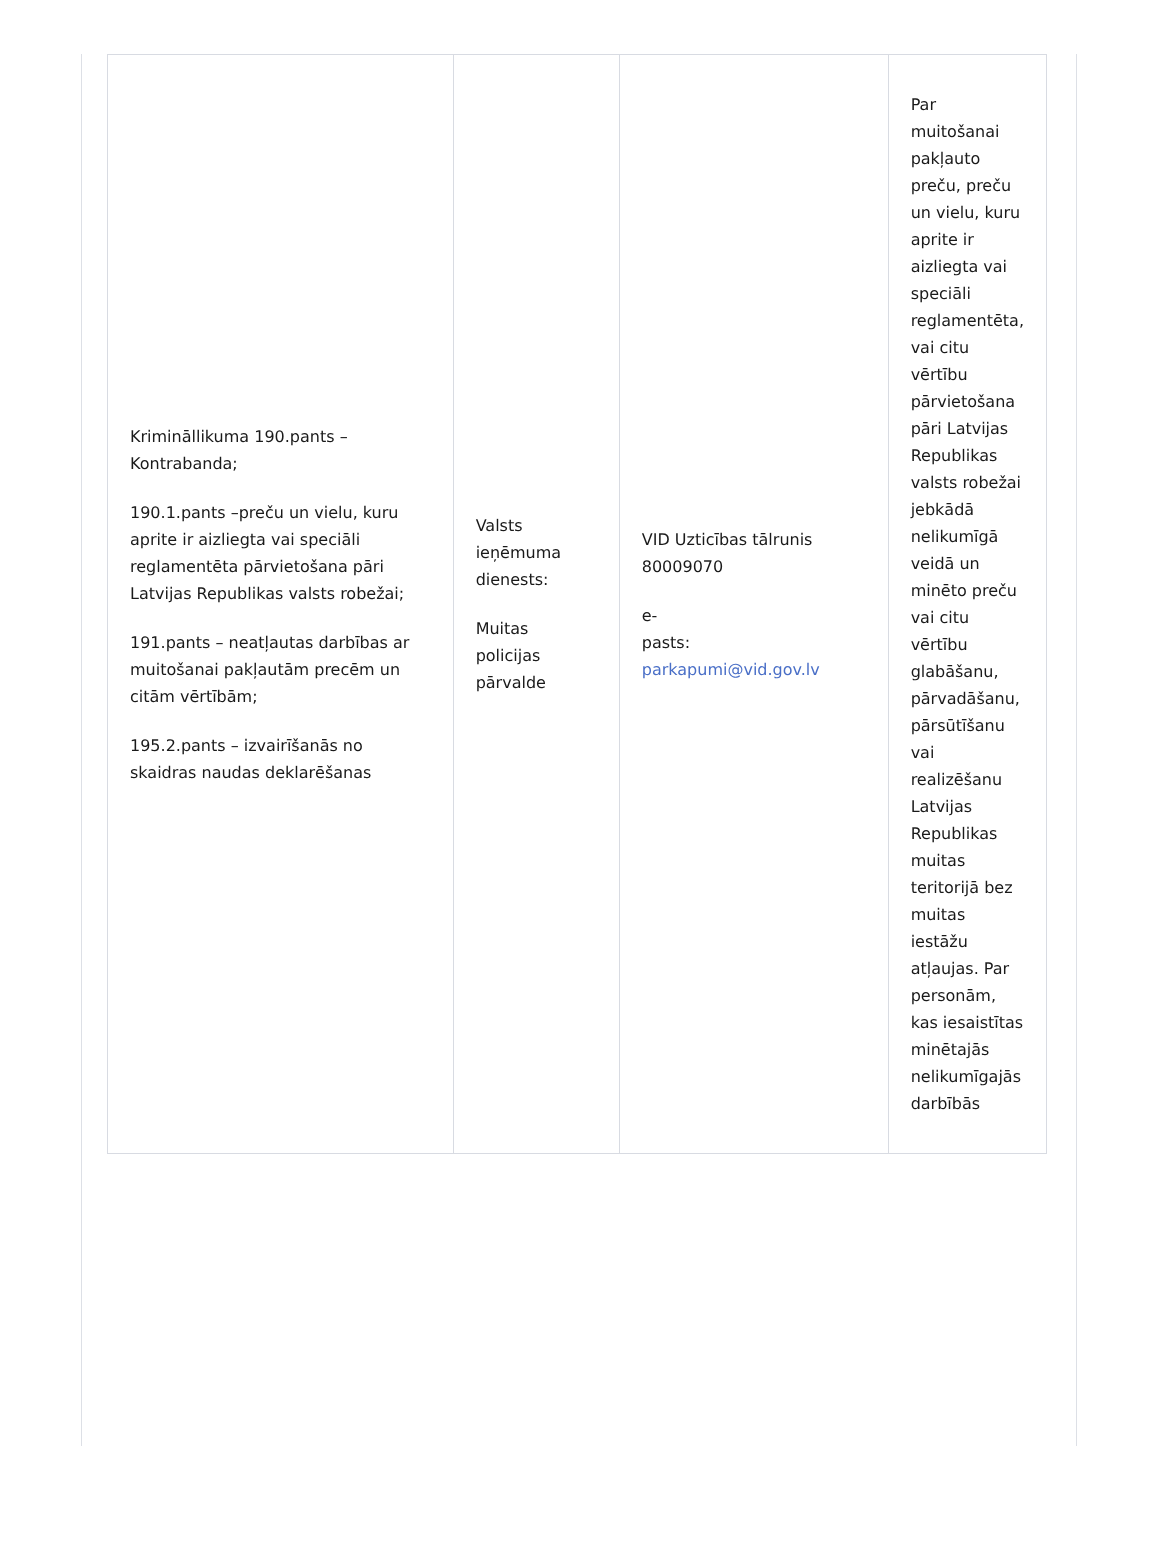| Krimināllikuma 190.pants – Kontrabanda; 190.1.pants –preču un vielu, kuru aprite ir aizliegta vai speciāli reglamentēta pārvietošana pāri Latvijas Republikas valsts robežai; 191.pants – neatļautas darbības ar muitošanai pakļautām precēm un citām vērtībām; 195.2.pants – izvairīšanās no skaidras naudas deklarēšanas | Valsts ieņēmuma dienests: Muitas policijas pārvalde | VID Uzticības tālrunis 80009070 e- pasts: parkapumi@vid.gov.lv | Par muitošanai pakļauto preču, preču un vielu, kuru aprite ir aizliegta vai speciāli reglamentēta, vai citu vērtību pārvietošana pāri Latvijas Republikas valsts robežai jebkādā nelikumīgā veidā un minēto preču vai citu vērtību glabāšanu, pārvadāšanu, pārsūtīšanu vai realizēšanu Latvijas Republikas muitas teritorijā bez muitas iestāžu atļaujas. Par personām, kas iesaistītas minētajās nelikumīgajās darbībās |